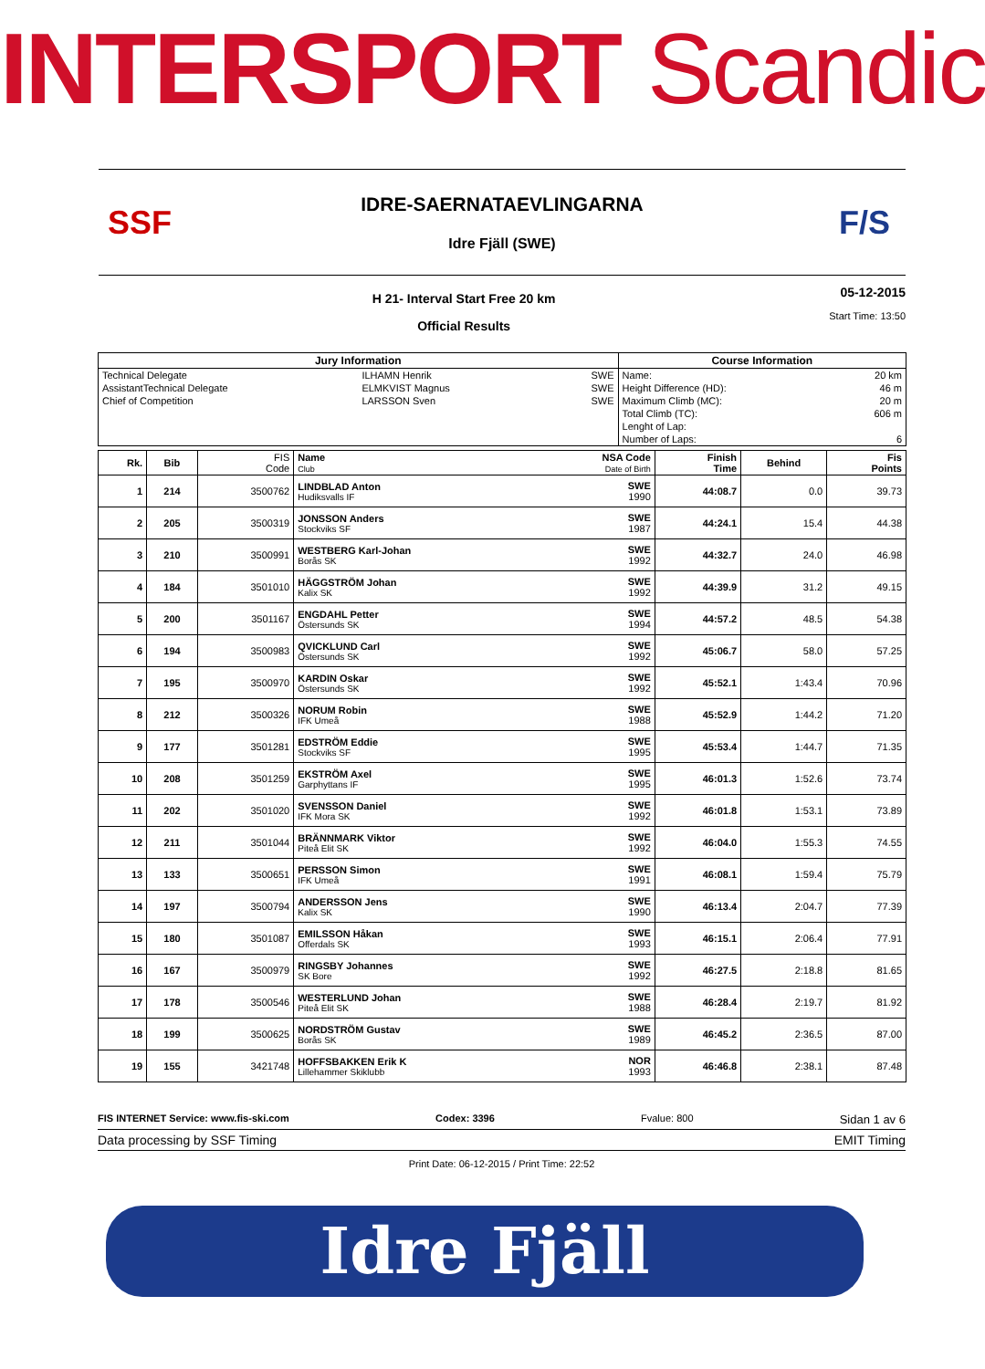INTERSPORT Scandic
SSF
IDRE-SAERNATAEVLINGARNA
Idre Fjäll (SWE)
F/S
H 21- Interval Start Free 20 km
Official Results
05-12-2015
Start Time: 13:50
| Jury Information | | | | Course Information | |
| --- | --- | --- | --- | --- | --- |
| Technical Delegate | ILHAMN Henrik | | SWE | Name: | 20 km |
| AssistantTechnical Delegate | ELMKVIST Magnus | | SWE | Height Difference (HD): | 46 m |
| Chief of Competition | LARSSON Sven | | SWE | Maximum Climb (MC): | 20 m |
| | | | | Total Climb (TC): | 606 m |
| | | | | Lenght of Lap: | |
| | | | | Number of Laps: | 6 |
| Rk. | Bib | FIS Code | Name Club | NSA Code Date of Birth | Finish Time | Behind | Fis Points |
| --- | --- | --- | --- | --- | --- | --- | --- |
| 1 | 214 | 3500762 | LINDBLAD Anton Hudiksvalls IF | SWE 1990 | 44:08.7 | 0.0 | 39.73 |
| 2 | 205 | 3500319 | JONSSON Anders Stockviks SF | SWE 1987 | 44:24.1 | 15.4 | 44.38 |
| 3 | 210 | 3500991 | WESTBERG Karl-Johan Borås SK | SWE 1992 | 44:32.7 | 24.0 | 46.98 |
| 4 | 184 | 3501010 | HÄGGSTRÖM Johan Kalix SK | SWE 1992 | 44:39.9 | 31.2 | 49.15 |
| 5 | 200 | 3501167 | ENGDAHL Petter Östersunds SK | SWE 1994 | 44:57.2 | 48.5 | 54.38 |
| 6 | 194 | 3500983 | QVICKLUND Carl Östersunds SK | SWE 1992 | 45:06.7 | 58.0 | 57.25 |
| 7 | 195 | 3500970 | KARDIN Oskar Östersunds SK | SWE 1992 | 45:52.1 | 1:43.4 | 70.96 |
| 8 | 212 | 3500326 | NORUM Robin IFK Umeå | SWE 1988 | 45:52.9 | 1:44.2 | 71.20 |
| 9 | 177 | 3501281 | EDSTRÖM Eddie Stockviks SF | SWE 1995 | 45:53.4 | 1:44.7 | 71.35 |
| 10 | 208 | 3501259 | EKSTRÖM Axel Garphyttans IF | SWE 1995 | 46:01.3 | 1:52.6 | 73.74 |
| 11 | 202 | 3501020 | SVENSSON Daniel IFK Mora SK | SWE 1992 | 46:01.8 | 1:53.1 | 73.89 |
| 12 | 211 | 3501044 | BRÄNNMARK Viktor Piteå Elit SK | SWE 1992 | 46:04.0 | 1:55.3 | 74.55 |
| 13 | 133 | 3500651 | PERSSON Simon IFK Umeå | SWE 1991 | 46:08.1 | 1:59.4 | 75.79 |
| 14 | 197 | 3500794 | ANDERSSON Jens Kalix SK | SWE 1990 | 46:13.4 | 2:04.7 | 77.39 |
| 15 | 180 | 3501087 | EMILSSON Håkan Offerdals SK | SWE 1993 | 46:15.1 | 2:06.4 | 77.91 |
| 16 | 167 | 3500979 | RINGSBY Johannes SK Bore | SWE 1992 | 46:27.5 | 2:18.8 | 81.65 |
| 17 | 178 | 3500546 | WESTERLUND Johan Piteå Elit SK | SWE 1988 | 46:28.4 | 2:19.7 | 81.92 |
| 18 | 199 | 3500625 | NORDSTRÖM Gustav Borås SK | SWE 1989 | 46:45.2 | 2:36.5 | 87.00 |
| 19 | 155 | 3421748 | HOFFSBAKKEN Erik K Lillehammer Skiklubb | NOR 1993 | 46:46.8 | 2:38.1 | 87.48 |
FIS INTERNET Service: www.fis-ski.com Codex: 3396 Fvalue: 800 Sidan 1 av 6
Data processing by SSF Timing EMIT Timing
Print Date: 06-12-2015 / Print Time: 22:52
Idre Fjäll